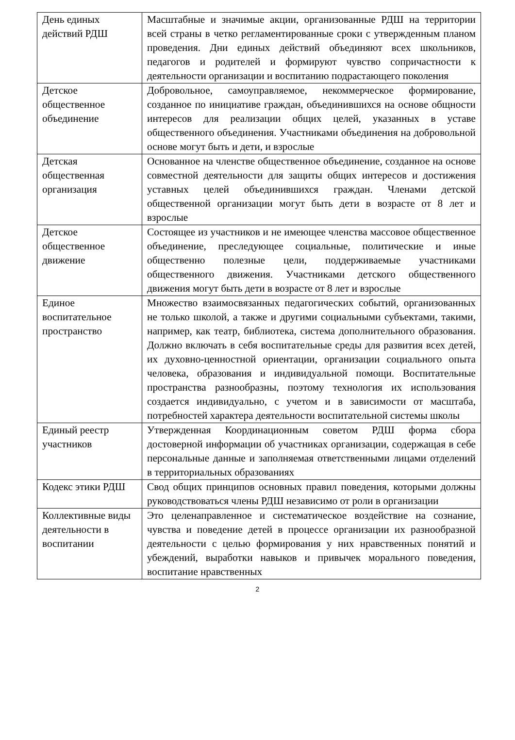| День единых действий РДШ | Масштабные и значимые акции, организованные РДШ на территории всей страны в четко регламентированные сроки с утвержденным планом проведения. Дни единых действий объединяют всех школьников, педагогов и родителей и формируют чувство сопричастности к деятельности организации и воспитанию подрастающего поколения |
| Детское общественное объединение | Добровольное, самоуправляемое, некоммерческое формирование, созданное по инициативе граждан, объединившихся на основе общности интересов для реализации общих целей, указанных в уставе общественного объединения. Участниками объединения на добровольной основе могут быть и дети, и взрослые |
| Детская общественная организация | Основанное на членстве общественное объединение, созданное на основе совместной деятельности для защиты общих интересов и достижения уставных целей объединившихся граждан. Членами детской общественной организации могут быть дети в возрасте от 8 лет и взрослые |
| Детское общественное движение | Состоящее из участников и не имеющее членства массовое общественное объединение, преследующее социальные, политические и иные общественно полезные цели, поддерживаемые участниками общественного движения. Участниками детского общественного движения могут быть дети в возрасте от 8 лет и взрослые |
| Единое воспитательное пространство | Множество взаимосвязанных педагогических событий, организованных не только школой, а также и другими социальными субъектами, такими, например, как театр, библиотека, система дополнительного образования. Должно включать в себя воспитательные среды для развития всех детей, их духовно-ценностной ориентации, организации социального опыта человека, образования и индивидуальной помощи. Воспитательные пространства разнообразны, поэтому технология их использования создается индивидуально, с учетом и в зависимости от масштаба, потребностей характера деятельности воспитательной системы школы |
| Единый реестр участников | Утвержденная Координационным советом РДШ форма сбора достоверной информации об участниках организации, содержащая в себе персональные данные и заполняемая ответственными лицами отделений в территориальных образованиях |
| Кодекс этики РДШ | Свод общих принципов основных правил поведения, которыми должны руководствоваться члены РДШ независимо от роли в организации |
| Коллективные виды деятельности в воспитании | Это целенаправленное и систематическое воздействие на сознание, чувства и поведение детей в процессе организации их разнообразной деятельности с целью формирования у них нравственных понятий и убеждений, выработки навыков и привычек морального поведения, воспитание нравственных |
2